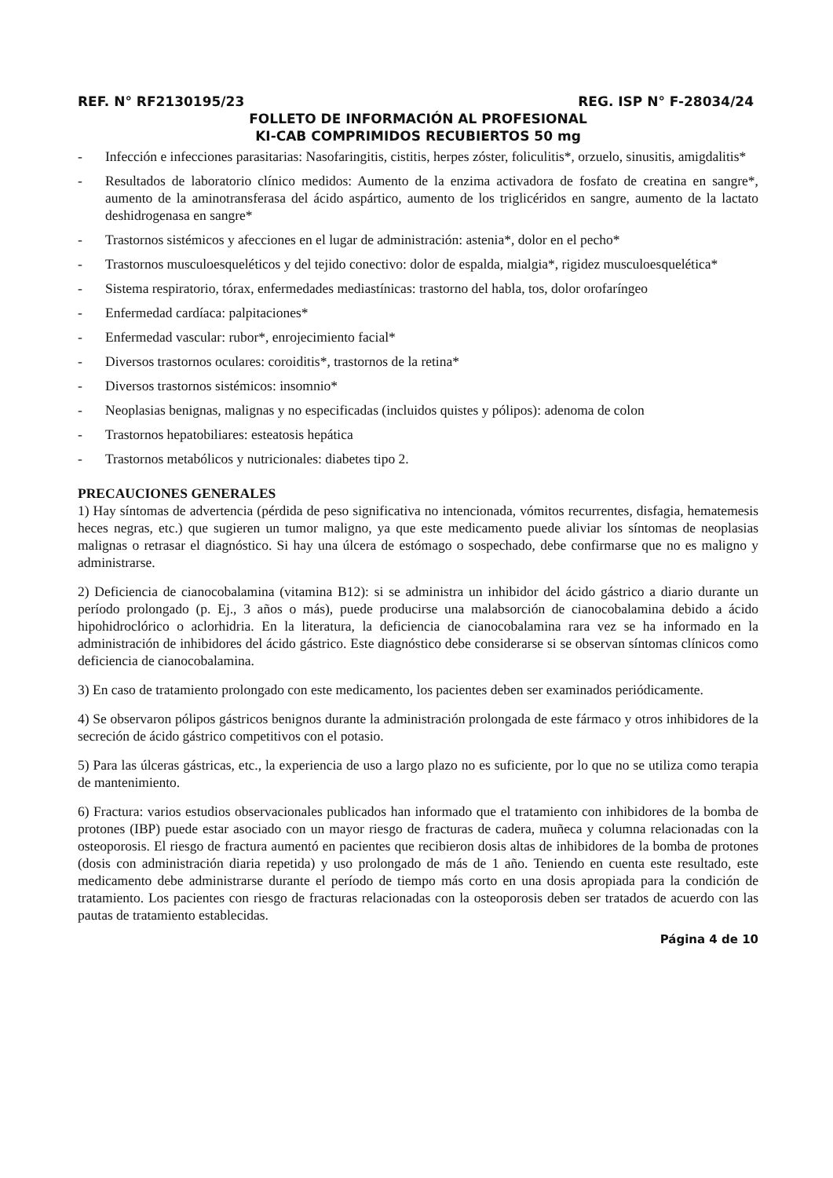REF. N° RF2130195/23 REG. ISP N° F-28034/24
FOLLETO DE INFORMACIÓN AL PROFESIONAL
KI-CAB COMPRIMIDOS RECUBIERTOS 50 mg
- Infección e infecciones parasitarias: Nasofaringitis, cistitis, herpes zóster, foliculitis*, orzuelo, sinusitis, amigdalitis*
- Resultados de laboratorio clínico medidos: Aumento de la enzima activadora de fosfato de creatina en sangre*, aumento de la aminotransferasa del ácido aspártico, aumento de los triglicéridos en sangre, aumento de la lactato deshidrogenasa en sangre*
- Trastornos sistémicos y afecciones en el lugar de administración: astenia*, dolor en el pecho*
- Trastornos musculoesqueléticos y del tejido conectivo: dolor de espalda, mialgia*, rigidez musculoesquelética*
- Sistema respiratorio, tórax, enfermedades mediastínicas: trastorno del habla, tos, dolor orofaríngeo
- Enfermedad cardíaca: palpitaciones*
- Enfermedad vascular: rubor*, enrojecimiento facial*
- Diversos trastornos oculares: coroiditis*, trastornos de la retina*
- Diversos trastornos sistémicos: insomnio*
- Neoplasias benignas, malignas y no especificadas (incluidos quistes y pólipos): adenoma de colon
- Trastornos hepatobiliares: esteatosis hepática
- Trastornos metabólicos y nutricionales: diabetes tipo 2.
PRECAUCIONES GENERALES
1) Hay síntomas de advertencia (pérdida de peso significativa no intencionada, vómitos recurrentes, disfagia, hematemesis heces negras, etc.) que sugieren un tumor maligno, ya que este medicamento puede aliviar los síntomas de neoplasias malignas o retrasar el diagnóstico. Si hay una úlcera de estómago o sospechado, debe confirmarse que no es maligno y administrarse.
2) Deficiencia de cianocobalamina (vitamina B12): si se administra un inhibidor del ácido gástrico a diario durante un período prolongado (p. Ej., 3 años o más), puede producirse una malabsorción de cianocobalamina debido a ácido hipohidroclórico o aclorhidria. En la literatura, la deficiencia de cianocobalamina rara vez se ha informado en la administración de inhibidores del ácido gástrico. Este diagnóstico debe considerarse si se observan síntomas clínicos como deficiencia de cianocobalamina.
3) En caso de tratamiento prolongado con este medicamento, los pacientes deben ser examinados periódicamente.
4) Se observaron pólipos gástricos benignos durante la administración prolongada de este fármaco y otros inhibidores de la secreción de ácido gástrico competitivos con el potasio.
5) Para las úlceras gástricas, etc., la experiencia de uso a largo plazo no es suficiente, por lo que no se utiliza como terapia de mantenimiento.
6) Fractura: varios estudios observacionales publicados han informado que el tratamiento con inhibidores de la bomba de protones (IBP) puede estar asociado con un mayor riesgo de fracturas de cadera, muñeca y columna relacionadas con la osteoporosis. El riesgo de fractura aumentó en pacientes que recibieron dosis altas de inhibidores de la bomba de protones (dosis con administración diaria repetida) y uso prolongado de más de 1 año. Teniendo en cuenta este resultado, este medicamento debe administrarse durante el período de tiempo más corto en una dosis apropiada para la condición de tratamiento. Los pacientes con riesgo de fracturas relacionadas con la osteoporosis deben ser tratados de acuerdo con las pautas de tratamiento establecidas.
Página 4 de 10